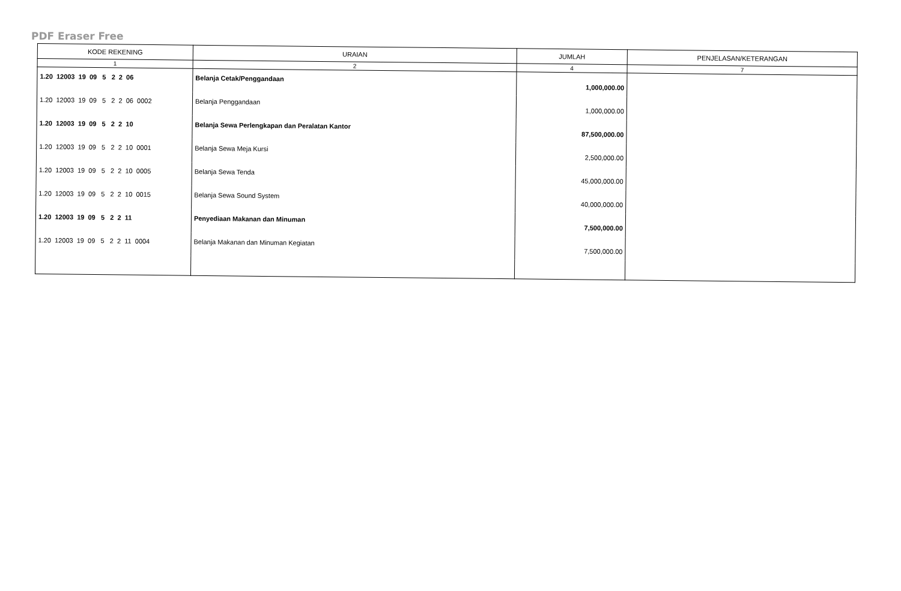PDF Eraser Free
| KODE REKENING | URAIAN | JUMLAH | PENJELASAN/KETERANGAN |
| --- | --- | --- | --- |
| 1 | 2 | 4 | 7 |
| 1.20 12003 19 09 5 2 2 06 | Belanja Cetak/Penggandaan | 1,000,000.00 | |
| 1.20 12003 19 09 5 2 2 06 0002 | Belanja Penggandaan | 1,000,000.00 | |
| 1.20 12003 19 09 5 2 2 10 | Belanja Sewa Perlengkapan dan Peralatan Kantor | 87,500,000.00 | |
| 1.20 12003 19 09 5 2 2 10 0001 | Belanja Sewa Meja Kursi | 2,500,000.00 | |
| 1.20 12003 19 09 5 2 2 10 0005 | Belanja Sewa Tenda | 45,000,000.00 | |
| 1.20 12003 19 09 5 2 2 10 0015 | Belanja Sewa Sound System | 40,000,000.00 | |
| 1.20 12003 19 09 5 2 2 11 | Penyediaan Makanan dan Minuman | 7,500,000.00 | |
| 1.20 12003 19 09 5 2 2 11 0004 | Belanja Makanan dan Minuman Kegiatan | 7,500,000.00 | |